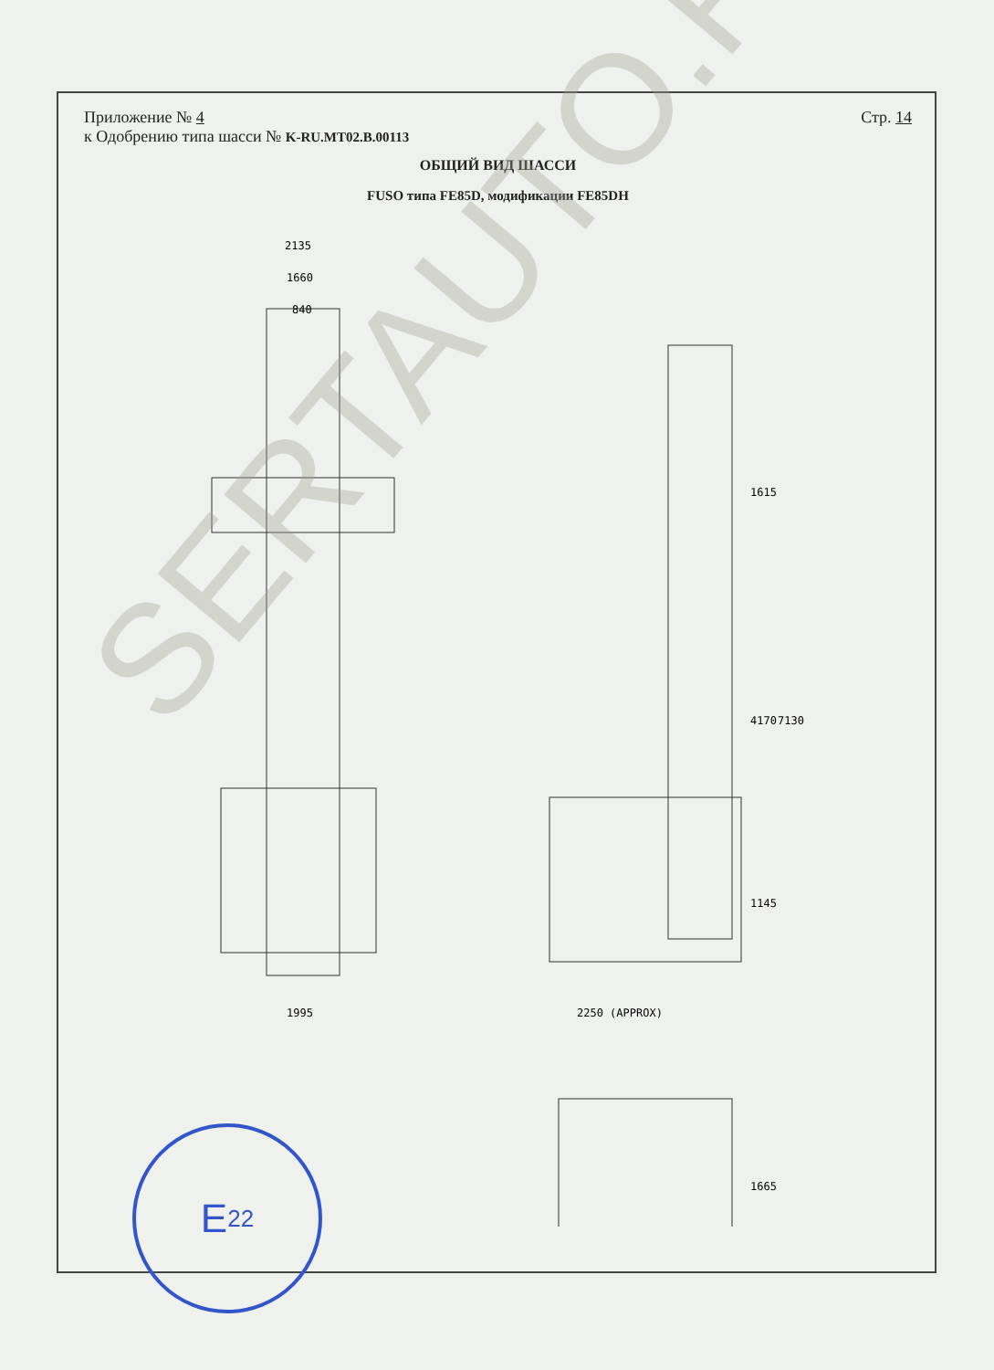Приложение № 4
к Одобрению типа шасси № K-RU.MT02.B.00113
Стр. 14
ОБЩИЙ ВИД ШАССИ
FUSO типа FE85D, модификации FE85DH
2135
1660
840
1995
2250 (APPROX)
1615
4170
7130
1145
1665
SERTAUTO.RU
E 22